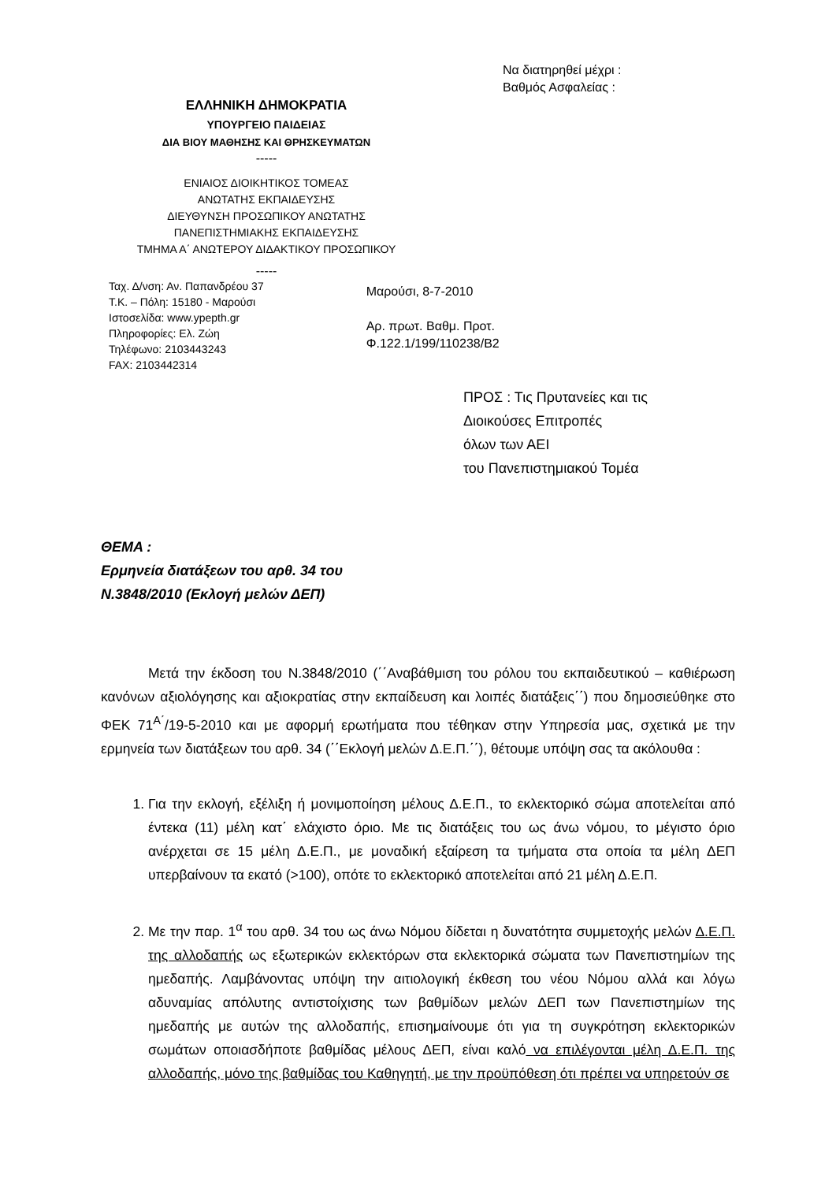ΕΛΛΗΝΙΚΗ ΔΗΜΟΚΡΑΤΙΑ
ΥΠΟΥΡΓΕΙΟ ΠΑΙΔΕΙΑΣ
ΔΙΑ ΒΙΟΥ ΜΑΘΗΣΗΣ ΚΑΙ ΘΡΗΣΚΕΥΜΑΤΩΝ
-----
ΕΝΙΑΙΟΣ ΔΙΟΙΚΗΤΙΚΟΣ ΤΟΜΕΑΣ
ΑΝΩΤΑΤΗΣ ΕΚΠΑΙΔΕΥΣΗΣ
ΔΙΕΥΘΥΝΣΗ ΠΡΟΣΩΠΙΚΟΥ ΑΝΩΤΑΤΗΣ
ΠΑΝΕΠΙΣΤΗΜΙΑΚΗΣ ΕΚΠΑΙΔΕΥΣΗΣ
ΤΜΗΜΑ Α΄ ΑΝΩΤΕΡΟΥ ΔΙΔΑΚΤΙΚΟΥ ΠΡΟΣΩΠΙΚΟΥ
-----
Να διατηρηθεί μέχρι :
Βαθμός Ασφαλείας :
Ταχ. Δ/νση: Αν. Παπανδρέου 37
Τ.Κ. – Πόλη: 15180 - Μαρούσι
Ιστοσελίδα: www.ypepth.gr
Πληροφορίες: Ελ. Ζώη
Τηλέφωνο: 2103443243
FAX: 2103442314
Μαρούσι, 8-7-2010
Αρ. πρωτ. Βαθμ. Προτ.
Φ.122.1/199/110238/Β2
ΠΡΟΣ : Τις Πρυτανείες και τις
Διοικούσες Επιτροπές
όλων των ΑΕΙ
του Πανεπιστημιακού Τομέα
ΘΕΜΑ :
Ερμηνεία διατάξεων του αρθ. 34 του
Ν.3848/2010 (Εκλογή μελών ΔΕΠ)
Μετά την έκδοση του Ν.3848/2010 (΄΄Αναβάθμιση του ρόλου του εκπαιδευτικού – καθιέρωση κανόνων αξιολόγησης και αξιοκρατίας στην εκπαίδευση και λοιπές διατάξεις΄΄) που δημοσιεύθηκε στο ΦΕΚ 71<sup>Α΄</sup>/19-5-2010 και με αφορμή ερωτήματα που τέθηκαν στην Υπηρεσία μας, σχετικά με την ερμηνεία των διατάξεων του αρθ. 34 (΄΄Εκλογή μελών Δ.Ε.Π.΄΄), θέτουμε υπόψη σας τα ακόλουθα :
1. Για την εκλογή, εξέλιξη ή μονιμοποίηση μέλους Δ.Ε.Π., το εκλεκτορικό σώμα αποτελείται από έντεκα (11) μέλη κατ΄ ελάχιστο όριο. Με τις διατάξεις του ως άνω νόμου, το μέγιστο όριο ανέρχεται σε 15 μέλη Δ.Ε.Π., με μοναδική εξαίρεση τα τμήματα στα οποία τα μέλη ΔΕΠ υπερβαίνουν τα εκατό (>100), οπότε το εκλεκτορικό αποτελείται από 21 μέλη Δ.Ε.Π.
2. Με την παρ. 1<sup>α</sup> του αρθ. 34 του ως άνω Νόμου δίδεται η δυνατότητα συμμετοχής μελών Δ.Ε.Π. της αλλοδαπής ως εξωτερικών εκλεκτόρων στα εκλεκτορικά σώματα των Πανεπιστημίων της ημεδαπής. Λαμβάνοντας υπόψη την αιτιολογική έκθεση του νέου Νόμου αλλά και λόγω αδυναμίας απόλυτης αντιστοίχισης των βαθμίδων μελών ΔΕΠ των Πανεπιστημίων της ημεδαπής με αυτών της αλλοδαπής, επισημαίνουμε ότι για τη συγκρότηση εκλεκτορικών σωμάτων οποιασδήποτε βαθμίδας μέλους ΔΕΠ, είναι καλό να επιλέγονται μέλη Δ.Ε.Π. της αλλοδαπής, μόνο της βαθμίδας του Καθηγητή, με την προϋπόθεση ότι πρέπει να υπηρετούν σε